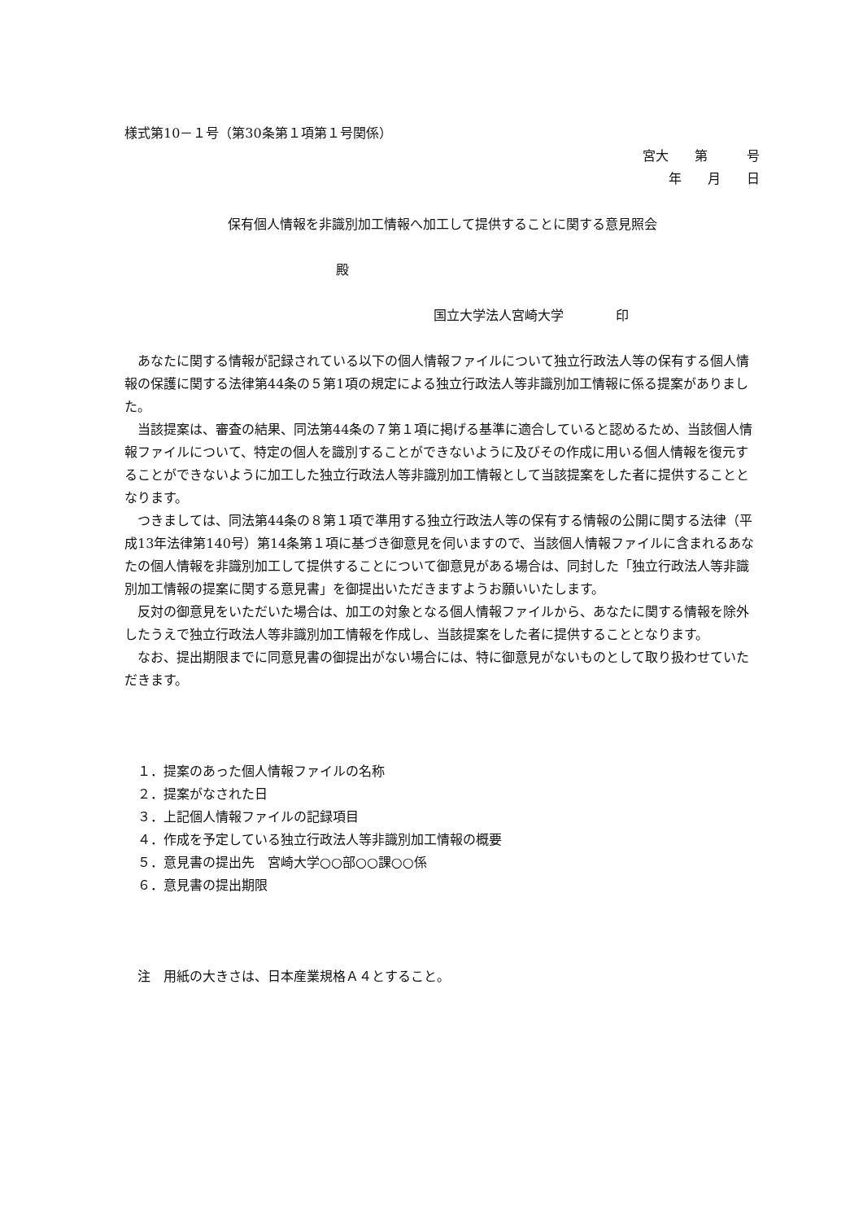様式第10－１号（第30条第１項第１号関係）
宮大　　第　　　号
年　　月　　日
保有個人情報を非識別加工情報へ加工して提供することに関する意見照会
殿
国立大学法人宮崎大学　　　　印
あなたに関する情報が記録されている以下の個人情報ファイルについて独立行政法人等の保有する個人情報の保護に関する法律第44条の５第1項の規定による独立行政法人等非識別加工情報に係る提案がありました。
当該提案は、審査の結果、同法第44条の７第１項に掲げる基準に適合していると認めるため、当該個人情報ファイルについて、特定の個人を識別することができないように及びその作成に用いる個人情報を復元することができないように加工した独立行政法人等非識別加工情報として当該提案をした者に提供することとなります。
つきましては、同法第44条の８第１項で準用する独立行政法人等の保有する情報の公開に関する法律（平成13年法律第140号）第14条第１項に基づき御意見を伺いますので、当該個人情報ファイルに含まれるあなたの個人情報を非識別加工して提供することについて御意見がある場合は、同封した「独立行政法人等非識別加工情報の提案に関する意見書」を御提出いただきますようお願いいたします。
反対の御意見をいただいた場合は、加工の対象となる個人情報ファイルから、あなたに関する情報を除外したうえで独立行政法人等非識別加工情報を作成し、当該提案をした者に提供することとなります。
なお、提出期限までに同意見書の御提出がない場合には、特に御意見がないものとして取り扱わせていただきます。
１．提案のあった個人情報ファイルの名称
２．提案がなされた日
３．上記個人情報ファイルの記録項目
４．作成を予定している独立行政法人等非識別加工情報の概要
５．意見書の提出先　宮崎大学○○部○○課○○係
６．意見書の提出期限
注　用紙の大きさは、日本産業規格Ａ４とすること。